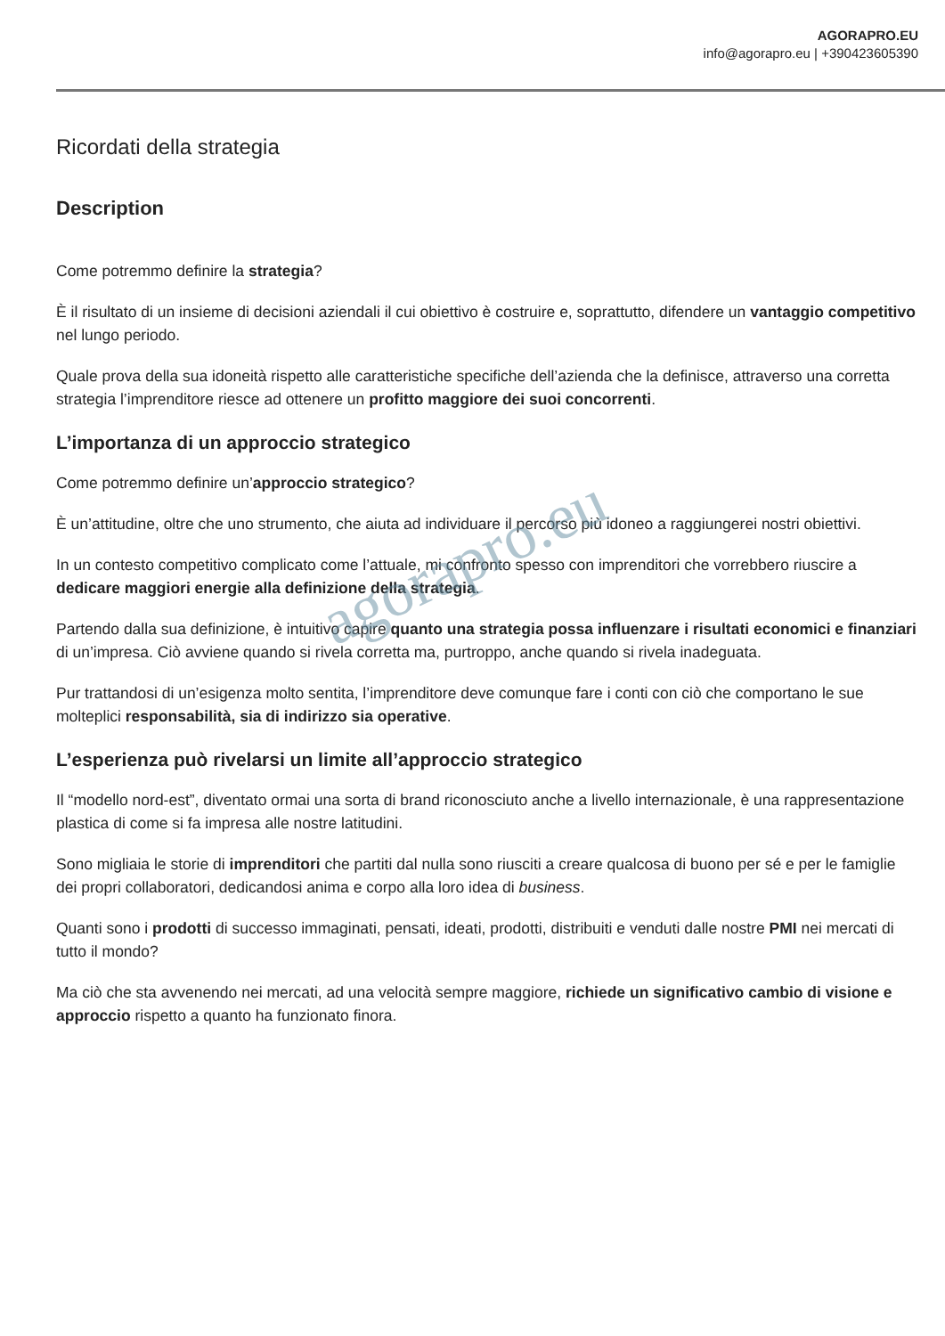AGORAPRO.EU
info@agorapro.eu | +390423605390
Ricordati della strategia
Description
Come potremmo definire la strategia?
È il risultato di un insieme di decisioni aziendali il cui obiettivo è costruire e, soprattutto, difendere un vantaggio competitivo nel lungo periodo.
Quale prova della sua idoneità rispetto alle caratteristiche specifiche dell’azienda che la definisce, attraverso una corretta strategia l’imprenditore riesce ad ottenere un profitto maggiore dei suoi concorrenti.
L’importanza di un approccio strategico
Come potremmo definire un’approccio strategico?
È un’attitudine, oltre che uno strumento, che aiuta ad individuare il percorso più idoneo a raggiungerei nostri obiettivi.
In un contesto competitivo complicato come l’attuale, mi confronto spesso con imprenditori che vorrebbero riuscire a dedicare maggiori energie alla definizione della strategia.
Partendo dalla sua definizione, è intuitivo capire quanto una strategia possa influenzare i risultati economici e finanziari di un’impresa. Ciò avviene quando si rivela corretta ma, purtroppo, anche quando si rivela inadeguata.
Pur trattandosi di un’esigenza molto sentita, l’imprenditore deve comunque fare i conti con ciò che comportano le sue molteplici responsabilità, sia di indirizzo sia operative.
L’esperienza può rivelarsi un limite all’approccio strategico
Il “modello nord-est”, diventato ormai una sorta di brand riconosciuto anche a livello internazionale, è una rappresentazione plastica di come si fa impresa alle nostre latitudini.
Sono migliaia le storie di imprenditori che partiti dal nulla sono riusciti a creare qualcosa di buono per sé e per le famiglie dei propri collaboratori, dedicandosi anima e corpo alla loro idea di business.
Quanti sono i prodotti di successo immaginati, pensati, ideati, prodotti, distribuiti e venduti dalle nostre PMI nei mercati di tutto il mondo?
Ma ciò che sta avvenendo nei mercati, ad una velocità sempre maggiore, richiede un significativo cambio di visione e approccio rispetto a quanto ha funzionato finora.
agorapro.eu